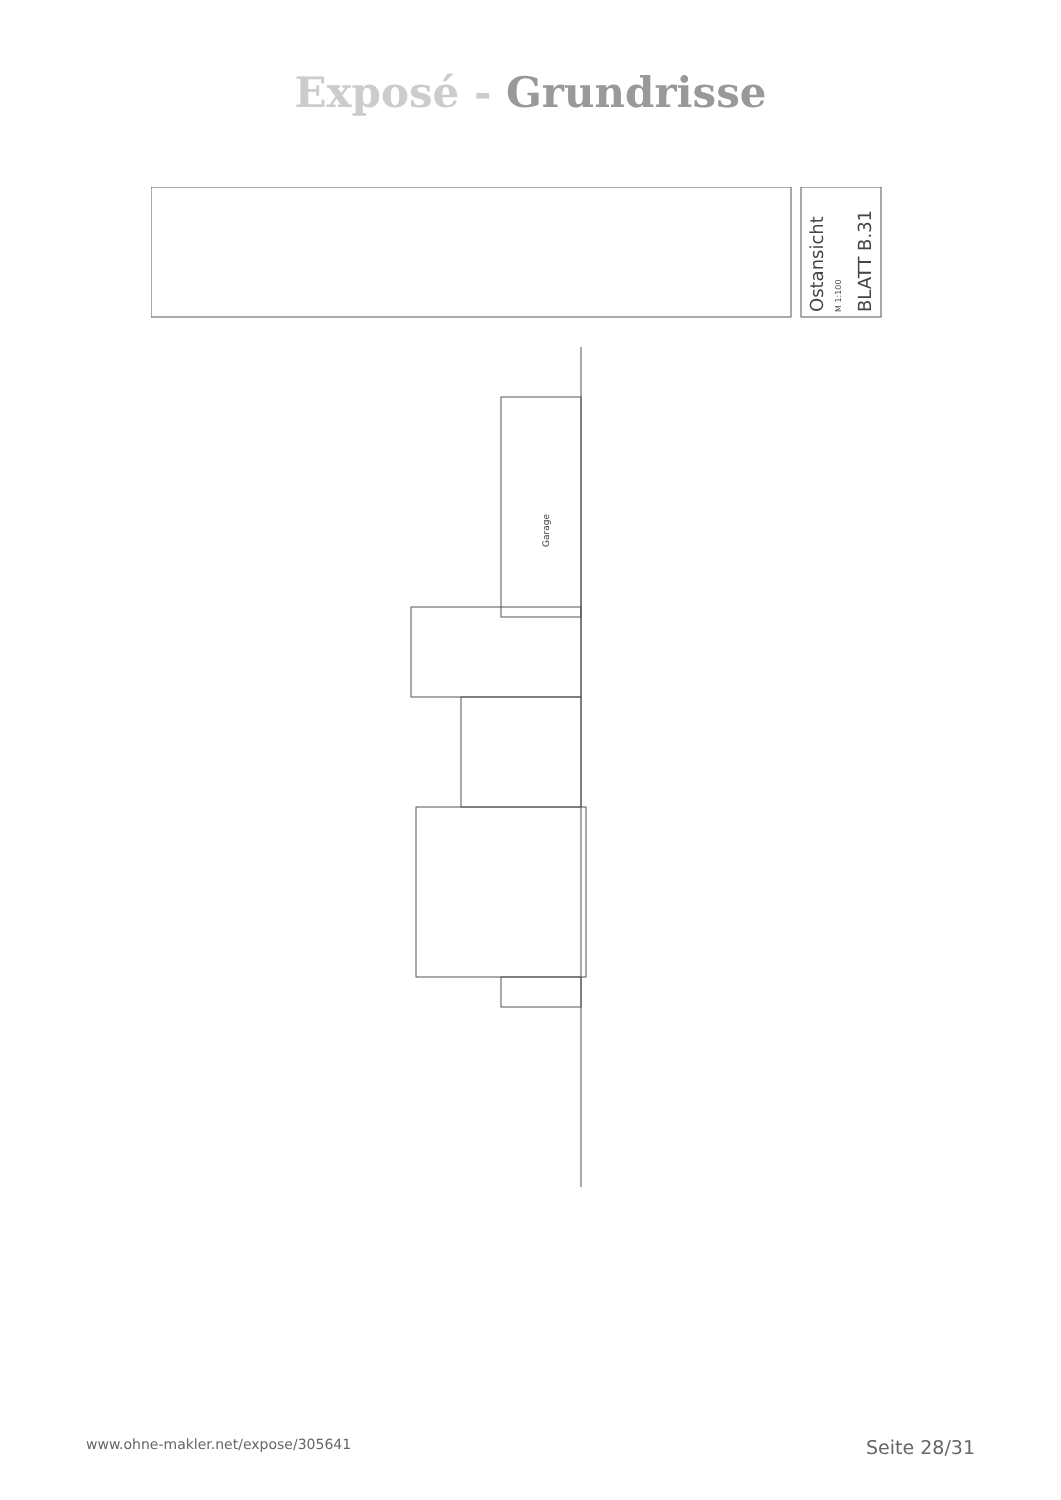Exposé - Grundrisse
Ostansicht
M 1:100
BLATT B.31
Garage
www.ohne-makler.net/expose/305641 Seite 28/31